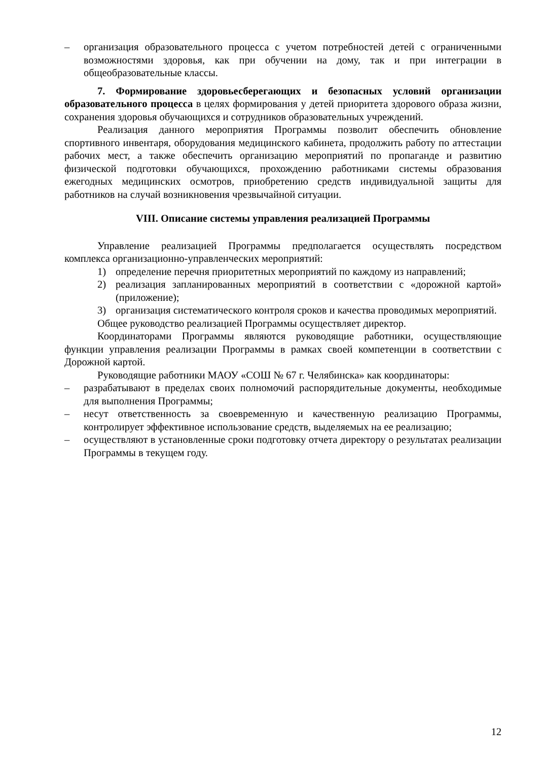– организация образовательного процесса с учетом потребностей детей с ограниченными возможностями здоровья, как при обучении на дому, так и при интеграции в общеобразовательные классы.
7. Формирование здоровьесберегающих и безопасных условий организации образовательного процесса в целях формирования у детей приоритета здорового образа жизни, сохранения здоровья обучающихся и сотрудников образовательных учреждений.
Реализация данного мероприятия Программы позволит обеспечить обновление спортивного инвентаря, оборудования медицинского кабинета, продолжить работу по аттестации рабочих мест, а также обеспечить организацию мероприятий по пропаганде и развитию физической подготовки обучающихся, прохождению работниками системы образования ежегодных медицинских осмотров, приобретению средств индивидуальной защиты для работников на случай возникновения чрезвычайной ситуации.
VIII. Описание системы управления реализацией Программы
Управление реализацией Программы предполагается осуществлять посредством комплекса организационно-управленческих мероприятий:
1) определение перечня приоритетных мероприятий по каждому из направлений;
2) реализация запланированных мероприятий в соответствии с «дорожной картой» (приложение);
3) организация систематического контроля сроков и качества проводимых мероприятий.
Общее руководство реализацией Программы осуществляет директор.
Координаторами Программы являются руководящие работники, осуществляющие функции управления реализации Программы в рамках своей компетенции в соответствии с Дорожной картой.
Руководящие работники МАОУ «СОШ № 67 г. Челябинска» как координаторы:
– разрабатывают в пределах своих полномочий распорядительные документы, необходимые для выполнения Программы;
– несут ответственность за своевременную и качественную реализацию Программы, контролирует эффективное использование средств, выделяемых на ее реализацию;
– осуществляют в установленные сроки подготовку отчета директору о результатах реализации Программы в текущем году.
12